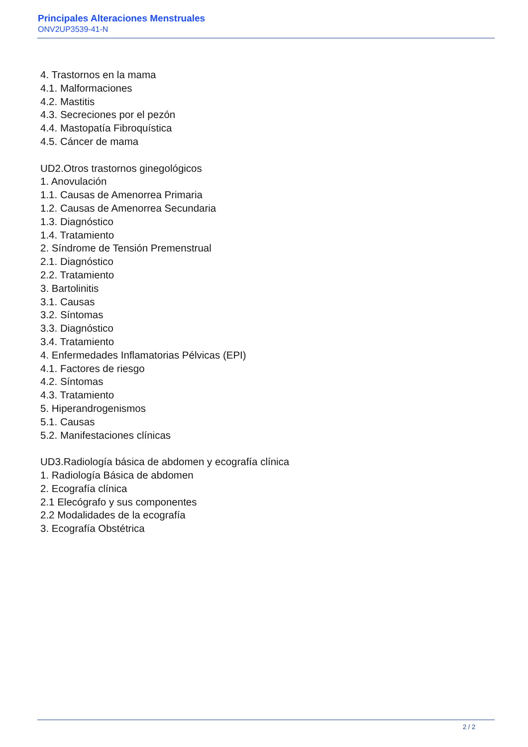Principales Alteraciones Menstruales
ONV2UP3539-41-N
4. Trastornos en la mama
4.1. Malformaciones
4.2. Mastitis
4.3. Secreciones por el pezón
4.4. Mastopatía Fibroquística
4.5. Cáncer de mama
UD2.Otros trastornos ginegológicos
1. Anovulación
1.1. Causas de Amenorrea Primaria
1.2. Causas de Amenorrea Secundaria
1.3. Diagnóstico
1.4. Tratamiento
2. Síndrome de Tensión Premenstrual
2.1. Diagnóstico
2.2. Tratamiento
3. Bartolinitis
3.1. Causas
3.2. Síntomas
3.3. Diagnóstico
3.4. Tratamiento
4. Enfermedades Inflamatorias Pélvicas (EPI)
4.1. Factores de riesgo
4.2. Síntomas
4.3. Tratamiento
5. Hiperandrogenismos
5.1. Causas
5.2. Manifestaciones clínicas
UD3.Radiología básica de abdomen y ecografía clínica
1. Radiología Básica de abdomen
2. Ecografía clínica
2.1 Elecógrafo y sus componentes
2.2 Modalidades de la ecografía
3. Ecografía Obstétrica
2 / 2